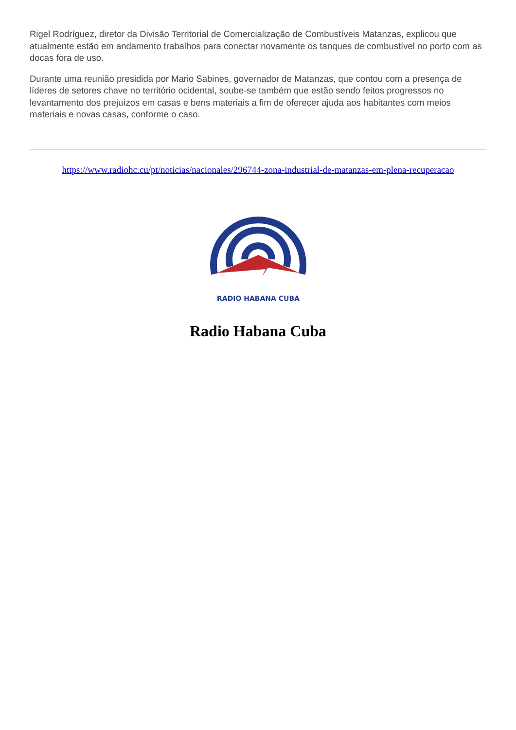Rigel Rodríguez, diretor da Divisão Territorial de Comercialização de Combustíveis Matanzas, explicou que atualmente estão em andamento trabalhos para conectar novamente os tanques de combustível no porto com as docas fora de uso.
Durante uma reunião presidida por Mario Sabines, governador de Matanzas, que contou com a presença de líderes de setores chave no território ocidental, soube-se também que estão sendo feitos progressos no levantamento dos prejuízos em casas e bens materiais a fim de oferecer ajuda aos habitantes com meios materiais e novas casas, conforme o caso.
https://www.radiohc.cu/pt/noticias/nacionales/296744-zona-industrial-de-matanzas-em-plena-recuperacao
RADIO HABANA CUBA
Radio Habana Cuba